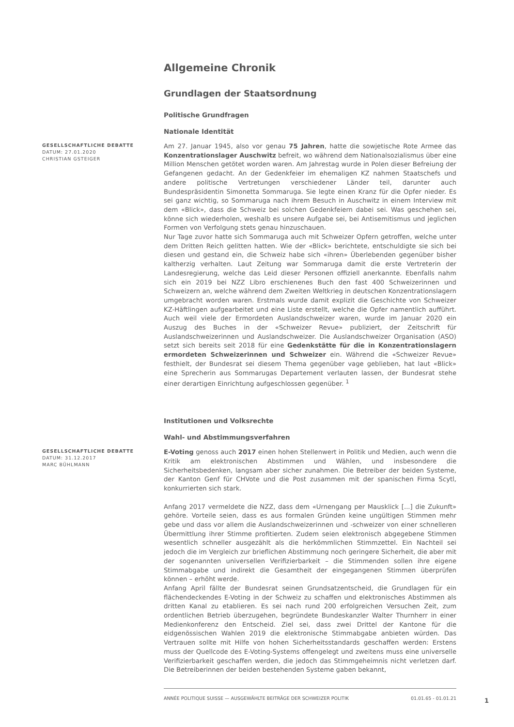Allgemeine Chronik
Grundlagen der Staatsordnung
Politische Grundfragen
Nationale Identität
GESELLSCHAFTLICHE DEBATTE
DATUM: 27.01.2020
CHRISTIAN GSTEIGER
Am 27. Januar 1945, also vor genau 75 Jahren, hatte die sowjetische Rote Armee das Konzentrationslager Auschwitz befreit, wo während dem Nationalsozialismus über eine Million Menschen getötet worden waren. Am Jahrestag wurde in Polen dieser Befreiung der Gefangenen gedacht. An der Gedenkfeier im ehemaligen KZ nahmen Staatschefs und andere politische Vertretungen verschiedener Länder teil, darunter auch Bundespräsidentin Simonetta Sommaruga. Sie legte einen Kranz für die Opfer nieder. Es sei ganz wichtig, so Sommaruga nach ihrem Besuch in Auschwitz in einem Interview mit dem «Blick», dass die Schweiz bei solchen Gedenkfeiern dabei sei. Was geschehen sei, könne sich wiederholen, weshalb es unsere Aufgabe sei, bei Antisemitismus und jeglichen Formen von Verfolgung stets genau hinzuschauen.
Nur Tage zuvor hatte sich Sommaruga auch mit Schweizer Opfern getroffen, welche unter dem Dritten Reich gelitten hatten. Wie der «Blick» berichtete, entschuldigte sie sich bei diesen und gestand ein, die Schweiz habe sich «ihren» Überlebenden gegenüber bisher kaltherzig verhalten. Laut Zeitung war Sommaruga damit die erste Vertreterin der Landesregierung, welche das Leid dieser Personen offiziell anerkannte. Ebenfalls nahm sich ein 2019 bei NZZ Libro erschienenes Buch den fast 400 Schweizerinnen und Schweizern an, welche während dem Zweiten Weltkrieg in deutschen Konzentrationslagern umgebracht worden waren. Erstmals wurde damit explizit die Geschichte von Schweizer KZ-Häftlingen aufgearbeitet und eine Liste erstellt, welche die Opfer namentlich aufführt. Auch weil viele der Ermordeten Auslandschweizer waren, wurde im Januar 2020 ein Auszug des Buches in der «Schweizer Revue» publiziert, der Zeitschrift für Auslandschweizerinnen und Auslandschweizer. Die Auslandschweizer Organisation (ASO) setzt sich bereits seit 2018 für eine Gedenkstätte für die in Konzentrationslagern ermordeten Schweizerinnen und Schweizer ein. Während die «Schweizer Revue» festhielt, der Bundesrat sei diesem Thema gegenüber vage geblieben, hat laut «Blick» eine Sprecherin aus Sommarugas Departement verlauten lassen, der Bundesrat stehe einer derartigen Einrichtung aufgeschlossen gegenüber. <sup>1</sup>
Institutionen und Volksrechte
Wahl- und Abstimmungsverfahren
GESELLSCHAFTLICHE DEBATTE
DATUM: 31.12.2017
MARC BÜHLMANN
E-Voting genoss auch 2017 einen hohen Stellenwert in Politik und Medien, auch wenn die Kritik am elektronischen Abstimmen und Wählen, und insbesondere die Sicherheitsbedenken, langsam aber sicher zunahmen. Die Betreiber der beiden Systeme, der Kanton Genf für CHVote und die Post zusammen mit der spanischen Firma Scytl, konkurrierten sich stark.
Anfang 2017 vermeldete die NZZ, dass dem «Urnengang per Mausklick [...] die Zukunft» gehöre. Vorteile seien, dass es aus formalen Gründen keine ungültigen Stimmen mehr gebe und dass vor allem die Auslandschweizerinnen und -schweizer von einer schnelleren Übermittlung ihrer Stimme profitierten. Zudem seien elektronisch abgegebene Stimmen wesentlich schneller ausgezählt als die herkömmlichen Stimmzettel. Ein Nachteil sei jedoch die im Vergleich zur brieflichen Abstimmung noch geringere Sicherheit, die aber mit der sogenannten universellen Verifizierbarkeit – die Stimmenden sollen ihre eigene Stimmabgabe und indirekt die Gesamtheit der eingegangenen Stimmen überprüfen können – erhöht werde.
Anfang April fällte der Bundesrat seinen Grundsatzentscheid, die Grundlagen für ein flächendeckendes E-Voting in der Schweiz zu schaffen und elektronisches Abstimmen als dritten Kanal zu etablieren. Es sei nach rund 200 erfolgreichen Versuchen Zeit, zum ordentlichen Betrieb überzugehen, begründete Bundeskanzler Walter Thurnherr in einer Medienkonferenz den Entscheid. Ziel sei, dass zwei Drittel der Kantone für die eidgenössischen Wahlen 2019 die elektronische Stimmabgabe anbieten würden. Das Vertrauen sollte mit Hilfe von hohen Sicherheitsstandards geschaffen werden: Erstens muss der Quellcode des E-Voting-Systems offengelegt und zweitens muss eine universelle Verifizierbarkeit geschaffen werden, die jedoch das Stimmgeheimnis nicht verletzen darf. Die Betreiberinnen der beiden bestehenden Systeme gaben bekannt,
ANNÉE POLITIQUE SUISSE — AUSGEWÄHLTE BEITRÄGE DER SCHWEIZER POLITIK 01.01.65 - 01.01.21
1